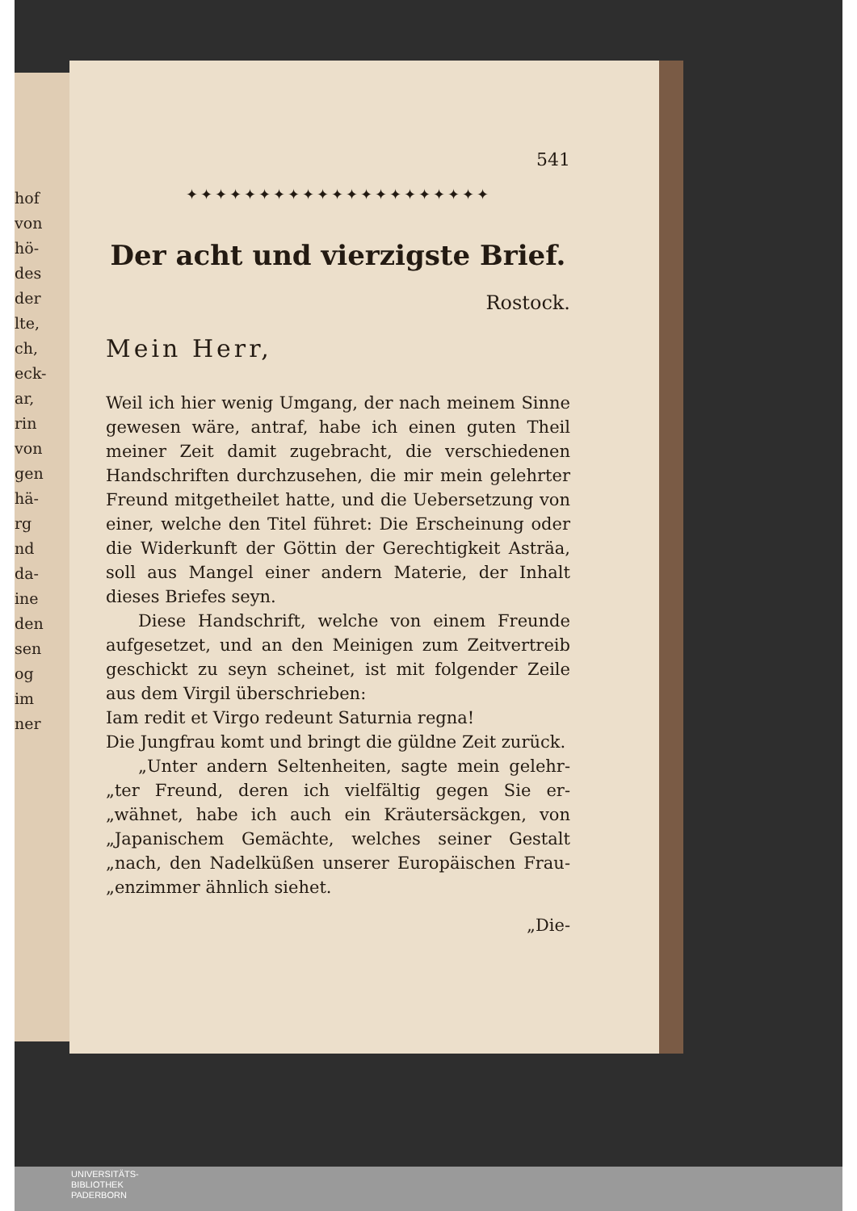hof
von
hö-
des
der
lte,
ch,
eck-
ar,
rin
von
gen
hä-
rg
nd
da-
ine
den
sen
og
im
ner
541
✦✦✦✦✦✦✦✦✦✦✦✦✦✦✦✦✦✦✦✦✦
Der acht und vierzigste Brief.
Rostock.
Mein Herr,
Weil ich hier wenig Umgang, der nach meinem Sinne gewesen wäre, antraf, habe ich einen guten Theil meiner Zeit damit zugebracht, die verschiedenen Handschriften durchzusehen, die mir mein gelehrter Freund mitgetheilet hatte, und die Uebersetzung von einer, welche den Titel führet: Die Erscheinung oder die Widerkunft der Göttin der Gerechtigkeit Asträa, soll aus Mangel einer andern Materie, der Inhalt dieses Briefes seyn.
Diese Handschrift, welche von einem Freunde aufgesetzet, und an den Meinigen zum Zeitvertreib geschickt zu seyn scheinet, ist mit folgender Zeile aus dem Virgil überschrieben:
Iam redit et Virgo redeunt Saturnia regna!
Die Jungfrau komt und bringt die güldne Zeit zurück.
„Unter andern Seltenheiten, sagte mein gelehr-„ter Freund, deren ich vielfältig gegen Sie er-„wähnet, habe ich auch ein Kräutersäckgen, von „Japanischem Gemächte, welches seiner Gestalt „nach, den Nadelküßen unserer Europäischen Frau-„enzimmer ähnlich siehet.
„Die-
UNIVERSITÄTS-
BIBLIOTHEK
PADERBORN